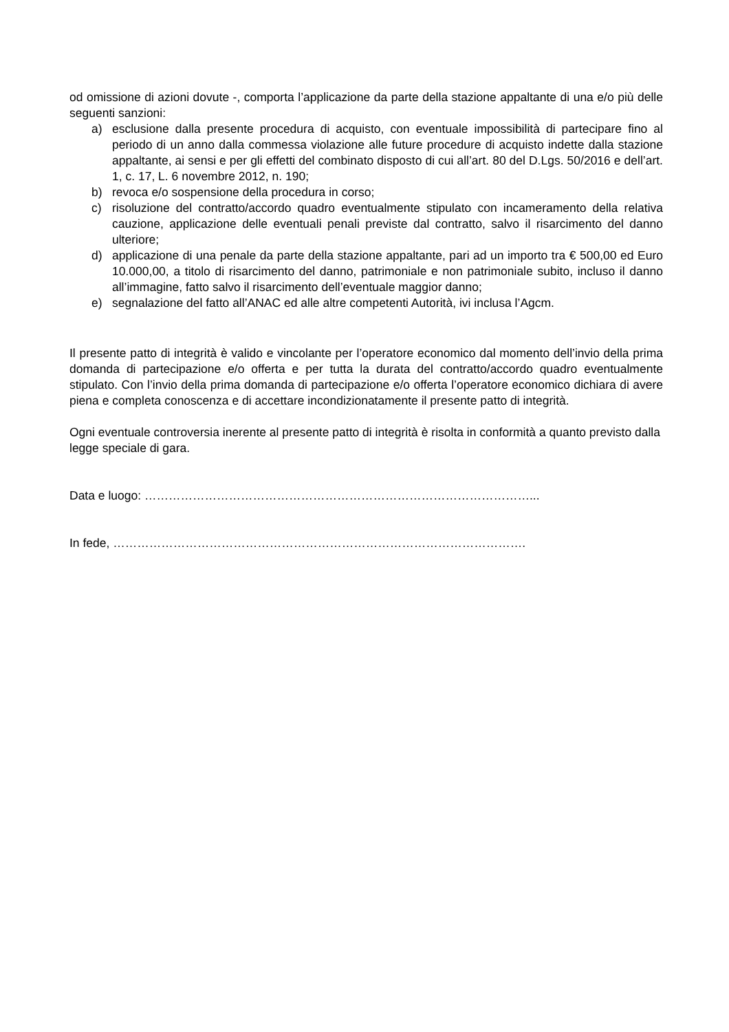od omissione di azioni dovute -, comporta l’applicazione da parte della stazione appaltante di una e/o più delle seguenti sanzioni:
a) esclusione dalla presente procedura di acquisto, con eventuale impossibilità di partecipare fino al periodo di un anno dalla commessa violazione alle future procedure di acquisto indette dalla stazione appaltante, ai sensi e per gli effetti del combinato disposto di cui all’art. 80 del D.Lgs. 50/2016 e dell’art. 1, c. 17, L. 6 novembre 2012, n. 190;
b) revoca e/o sospensione della procedura in corso;
c) risoluzione del contratto/accordo quadro eventualmente stipulato con incameramento della relativa cauzione, applicazione delle eventuali penali previste dal contratto, salvo il risarcimento del danno ulteriore;
d) applicazione di una penale da parte della stazione appaltante, pari ad un importo tra € 500,00 ed Euro 10.000,00, a titolo di risarcimento del danno, patrimoniale e non patrimoniale subito, incluso il danno all’immagine, fatto salvo il risarcimento dell’eventuale maggior danno;
e) segnalazione del fatto all’ANAC ed alle altre competenti Autorità, ivi inclusa l’Agcm.
Il presente patto di integrità è valido e vincolante per l’operatore economico dal momento dell’invio della prima domanda di partecipazione e/o offerta e per tutta la durata del contratto/accordo quadro eventualmente stipulato. Con l’invio della prima domanda di partecipazione e/o offerta l’operatore economico dichiara di avere piena e completa conoscenza e di accettare incondizionatamente il presente patto di integrità.
Ogni eventuale controversia inerente al presente patto di integrità è risolta in conformità a quanto previsto dalla legge speciale di gara.
Data e luogo: ……………………………………………………………………………………...
In fede, ………………………………………………………………………………………….